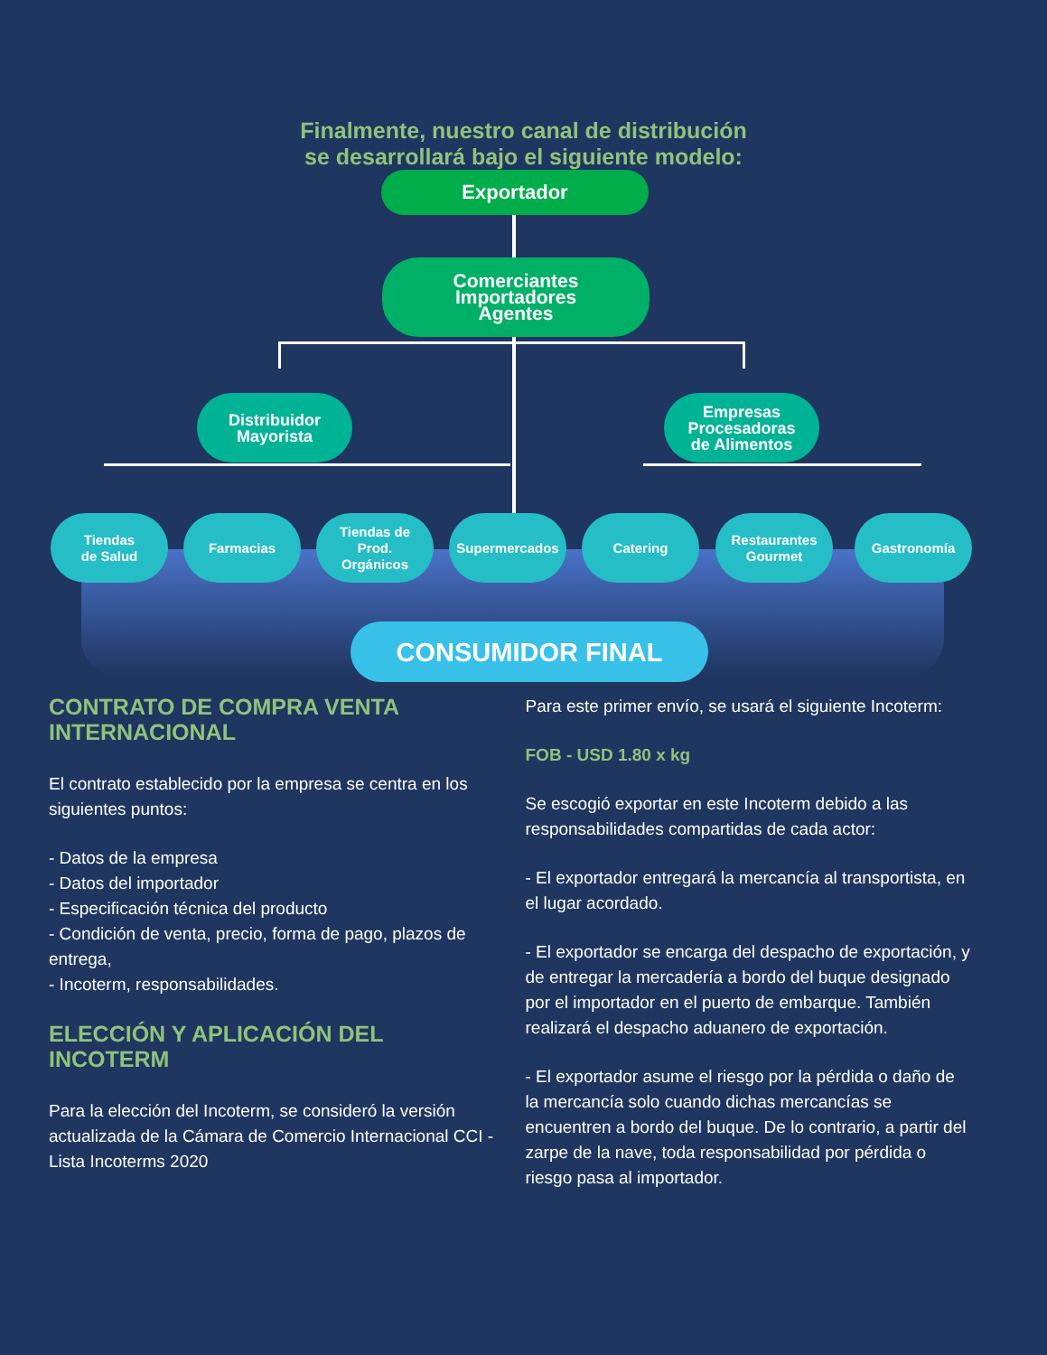Finalmente, nuestro canal de distribución
se desarrollará bajo el siguiente modelo:
Exportador
Comerciantes
Importadores
Agentes
Distribuidor
Mayorista
Empresas
Procesadoras
de Alimentos
Tiendas
de Salud
Farmacias
Tiendas de
Prod.
Orgánicos
Supermercados Catering
Restaurantes
Gourmet
Gastronomía
CONSUMIDOR FINAL
CONTRATO DE COMPRA VENTA INTERNACIONAL
El contrato establecido por la empresa se centra en los siguientes puntos:
- Datos de la empresa
- Datos del importador
- Especificación técnica del producto
- Condición de venta, precio, forma de pago, plazos de entrega,
- Incoterm, responsabilidades.
ELECCIÓN Y APLICACIÓN DEL INCOTERM
Para la elección del Incoterm, se consideró la versión actualizada de la Cámara de Comercio Internacional CCI - Lista Incoterms 2020
Para este primer envío, se usará el siguiente Incoterm:
FOB - USD 1.80 x kg
Se escogió exportar en este Incoterm debido a las responsabilidades compartidas de cada actor:
- El exportador entregará la mercancía al transportista, en el lugar acordado.
- El exportador se encarga del despacho de exportación, y de entregar la mercadería a bordo del buque designado por el importador en el puerto de embarque. También realizará el despacho aduanero de exportación.
- El exportador asume el riesgo por la pérdida o daño de la mercancía solo cuando dichas mercancías se encuentren a bordo del buque. De lo contrario, a partir del zarpe de la nave, toda responsabilidad por pérdida o riesgo pasa al importador.